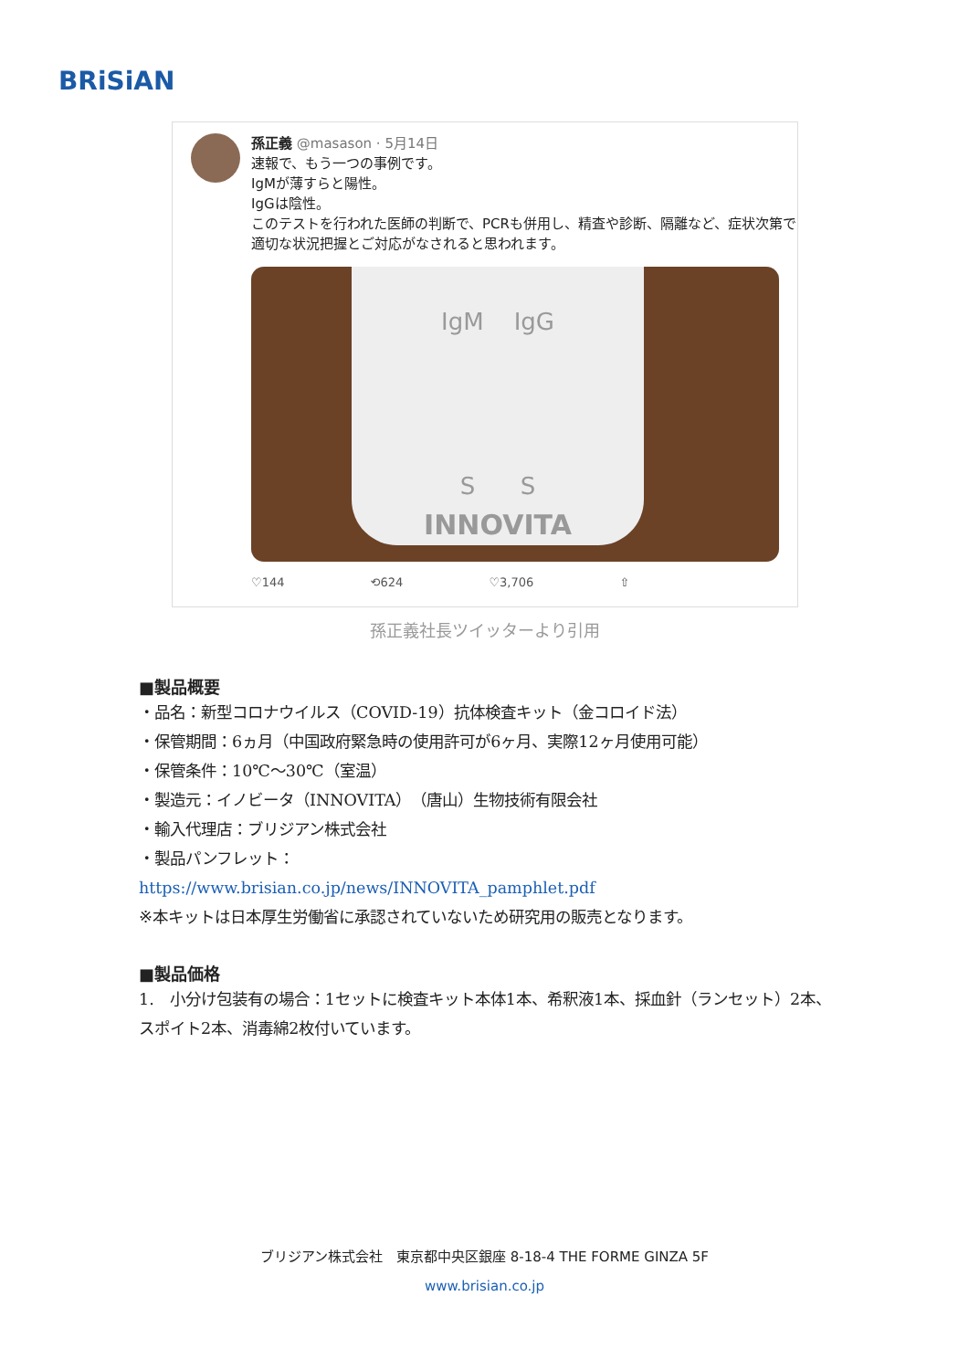BRiSiAN
孫正義 @masason · 5月14日
速報で、もう一つの事例です。
IgMが薄すらと陽性。
IgGは陰性。
このテストを行われた医師の判断で、PCRも併用し、精査や診断、隔離など、症状次第で適切な状況把握とご対応がなされると思われます。
IgM IgG
S S
INNOVITA
♡144 ⟲624 ♡3,706 ⇧
孫正義社長ツイッターより引用
■製品概要
・品名：新型コロナウイルス（COVID-19）抗体検査キット（金コロイド法）
・保管期間：6ヵ月（中国政府緊急時の使用許可が6ヶ月、実際12ヶ月使用可能）
・保管条件：10℃～30℃（室温）
・製造元：イノビータ（INNOVITA）（唐山）生物技術有限会社
・輸入代理店：ブリジアン株式会社
・製品パンフレット：
https://www.brisian.co.jp/news/INNOVITA_pamphlet.pdf
※本キットは日本厚生労働省に承認されていないため研究用の販売となります。
■製品価格
1.　小分け包装有の場合：1セットに検査キット本体1本、希釈液1本、採血針（ランセット）2本、スポイト2本、消毒綿2枚付いています。
ブリジアン株式会社　東京都中央区銀座 8-18-4 THE FORME GINZA 5F
www.brisian.co.jp